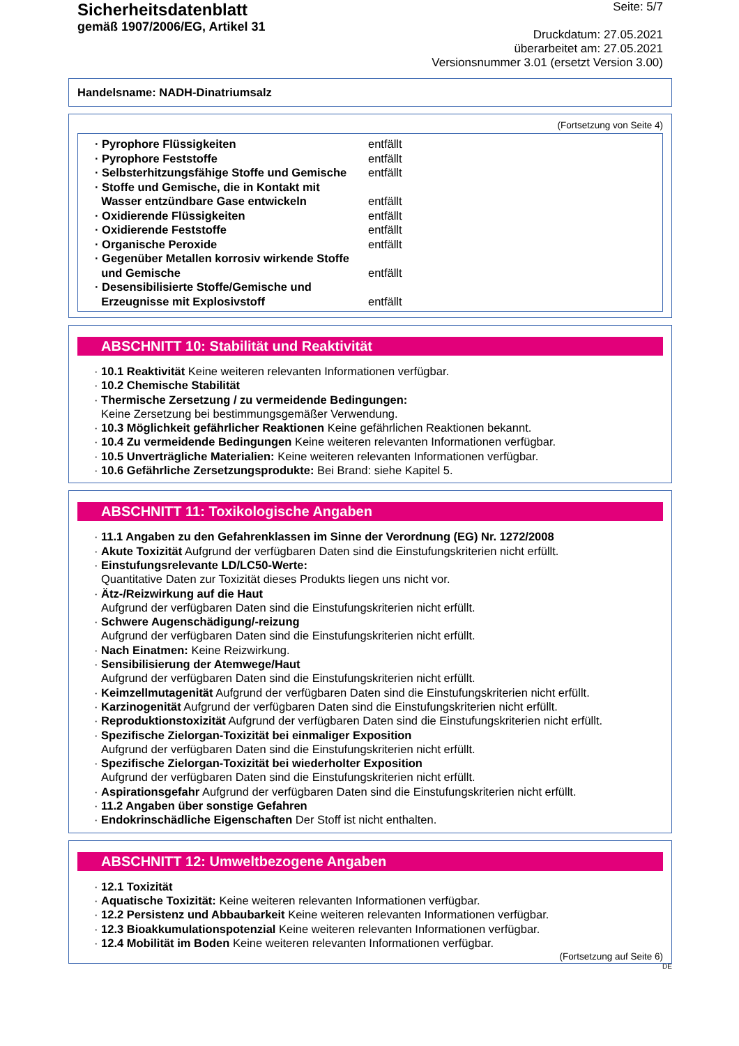Sicherheitsdatenblatt
gemäß 1907/2006/EG, Artikel 31
Seite: 5/7
Druckdatum: 27.05.2021
überarbeitet am: 27.05.2021
Versionsnummer 3.01 (ersetzt Version 3.00)
Handelsname: NADH-Dinatriumsalz
(Fortsetzung von Seite 4)
| · Pyrophore Flüssigkeiten | entfällt |
| · Pyrophore Feststoffe | entfällt |
| · Selbsterhitzungsfähige Stoffe und Gemische | entfällt |
| · Stoffe und Gemische, die in Kontakt mit Wasser entzündbare Gase entwickeln | entfällt |
| · Oxidierende Flüssigkeiten | entfällt |
| · Oxidierende Feststoffe | entfällt |
| · Organische Peroxide | entfällt |
| · Gegenüber Metallen korrosiv wirkende Stoffe und Gemische | entfällt |
| · Desensibilisierte Stoffe/Gemische und Erzeugnisse mit Explosivstoff | entfällt |
ABSCHNITT 10: Stabilität und Reaktivität
· 10.1 Reaktivität Keine weiteren relevanten Informationen verfügbar.
· 10.2 Chemische Stabilität
· Thermische Zersetzung / zu vermeidende Bedingungen:
Keine Zersetzung bei bestimmungsgemäßer Verwendung.
· 10.3 Möglichkeit gefährlicher Reaktionen Keine gefährlichen Reaktionen bekannt.
· 10.4 Zu vermeidende Bedingungen Keine weiteren relevanten Informationen verfügbar.
· 10.5 Unverträgliche Materialien: Keine weiteren relevanten Informationen verfügbar.
· 10.6 Gefährliche Zersetzungsprodukte: Bei Brand: siehe Kapitel 5.
ABSCHNITT 11: Toxikologische Angaben
· 11.1 Angaben zu den Gefahrenklassen im Sinne der Verordnung (EG) Nr. 1272/2008
· Akute Toxizität Aufgrund der verfügbaren Daten sind die Einstufungskriterien nicht erfüllt.
· Einstufungsrelevante LD/LC50-Werte:
Quantitative Daten zur Toxizität dieses Produkts liegen uns nicht vor.
· Ätz-/Reizwirkung auf die Haut
Aufgrund der verfügbaren Daten sind die Einstufungskriterien nicht erfüllt.
· Schwere Augenschädigung/-reizung
Aufgrund der verfügbaren Daten sind die Einstufungskriterien nicht erfüllt.
· Nach Einatmen: Keine Reizwirkung.
· Sensibilisierung der Atemwege/Haut
Aufgrund der verfügbaren Daten sind die Einstufungskriterien nicht erfüllt.
· Keimzellmutagenität Aufgrund der verfügbaren Daten sind die Einstufungskriterien nicht erfüllt.
· Karzinogenität Aufgrund der verfügbaren Daten sind die Einstufungskriterien nicht erfüllt.
· Reproduktionstoxizität Aufgrund der verfügbaren Daten sind die Einstufungskriterien nicht erfüllt.
· Spezifische Zielorgan-Toxizität bei einmaliger Exposition
Aufgrund der verfügbaren Daten sind die Einstufungskriterien nicht erfüllt.
· Spezifische Zielorgan-Toxizität bei wiederholter Exposition
Aufgrund der verfügbaren Daten sind die Einstufungskriterien nicht erfüllt.
· Aspirationsgefahr Aufgrund der verfügbaren Daten sind die Einstufungskriterien nicht erfüllt.
· 11.2 Angaben über sonstige Gefahren
· Endokrinschädliche Eigenschaften Der Stoff ist nicht enthalten.
ABSCHNITT 12: Umweltbezogene Angaben
· 12.1 Toxizität
· Aquatische Toxizität: Keine weiteren relevanten Informationen verfügbar.
· 12.2 Persistenz und Abbaubarkeit Keine weiteren relevanten Informationen verfügbar.
· 12.3 Bioakkumulationspotenzial Keine weiteren relevanten Informationen verfügbar.
· 12.4 Mobilität im Boden Keine weiteren relevanten Informationen verfügbar.
(Fortsetzung auf Seite 6)
DE